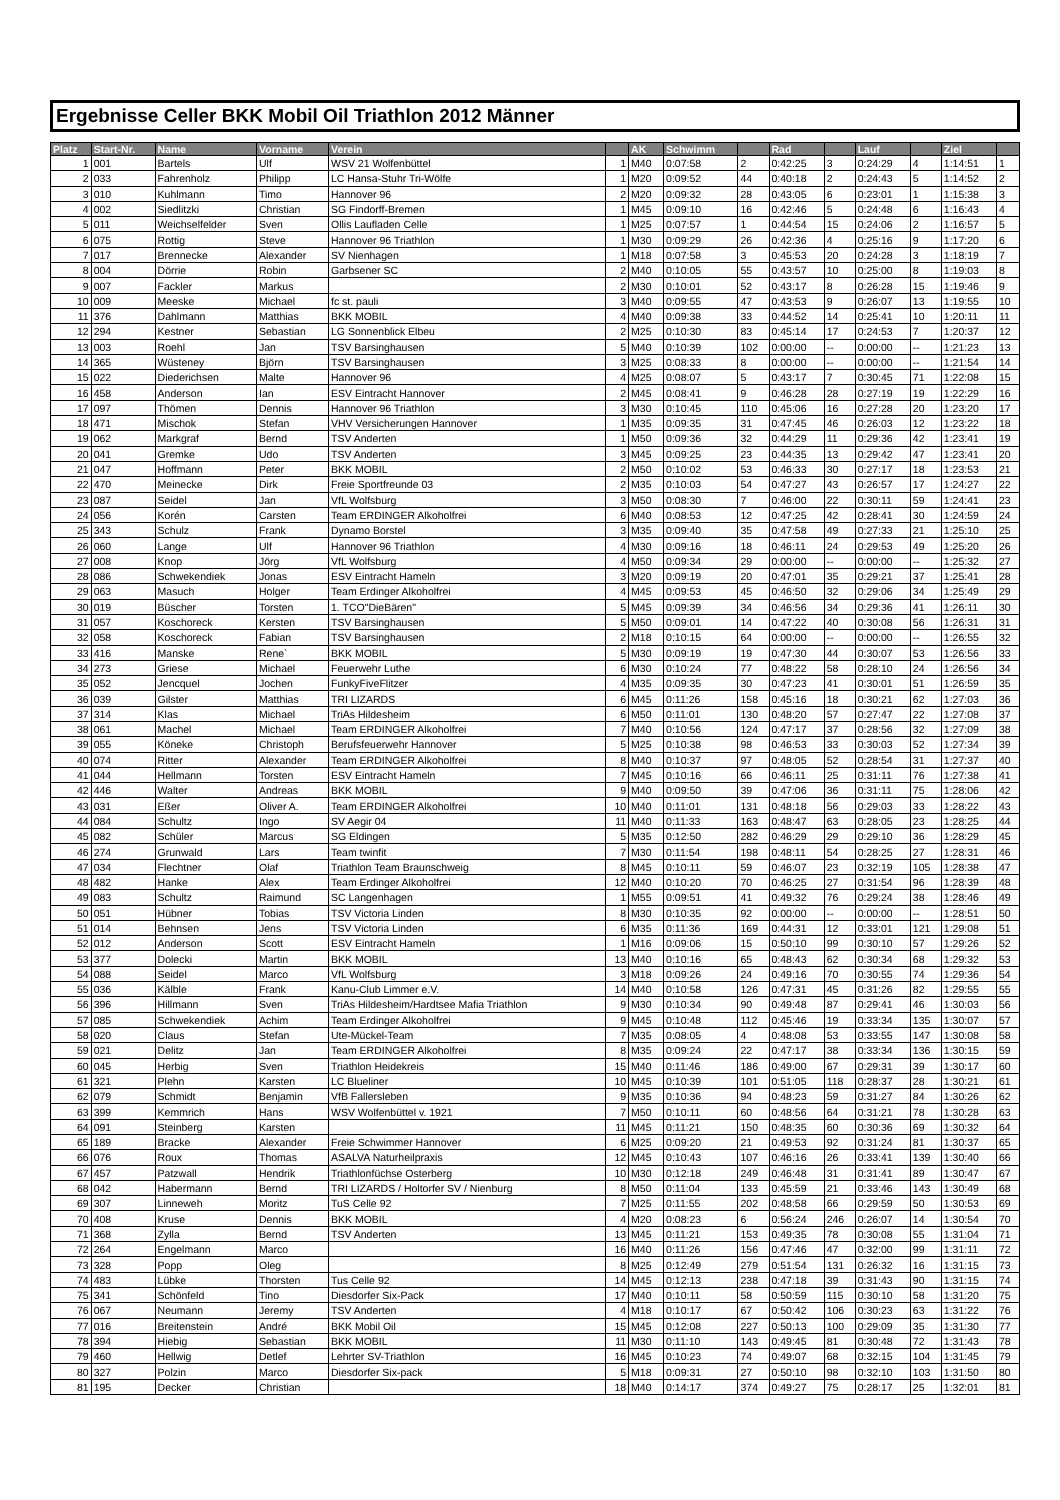Ergebnisse Celler BKK Mobil Oil Triathlon 2012 Männer
| Platz | Start-Nr. | Name | Vorname | Verein | | AK | Schwimm | | Rad | | Lauf | | Ziel | |
| --- | --- | --- | --- | --- | --- | --- | --- | --- | --- | --- | --- | --- | --- | --- |
| 1 | 001 | Bartels | Ulf | WSV 21 Wolfenbüttel | 1 | M40 | 0:07:58 | 2 | 0:42:25 | 3 | 0:24:29 | 4 | 1:14:51 | 1 |
| 2 | 033 | Fahrenholz | Philipp | LC Hansa-Stuhr Tri-Wölfe | 1 | M20 | 0:09:52 | 44 | 0:40:18 | 2 | 0:24:43 | 5 | 1:14:52 | 2 |
| 3 | 010 | Kuhlmann | Timo | Hannover 96 | 2 | M20 | 0:09:32 | 28 | 0:43:05 | 6 | 0:23:01 | 1 | 1:15:38 | 3 |
| 4 | 002 | Siedlitzki | Christian | SG Findorff-Bremen | 1 | M45 | 0:09:10 | 16 | 0:42:46 | 5 | 0:24:48 | 6 | 1:16:43 | 4 |
| 5 | 011 | Weichselfelder | Sven | Ollis Laufladen Celle | 1 | M25 | 0:07:57 | 1 | 0:44:54 | 15 | 0:24:06 | 2 | 1:16:57 | 5 |
| 6 | 075 | Rottig | Steve | Hannover 96 Triathlon | 1 | M30 | 0:09:29 | 26 | 0:42:36 | 4 | 0:25:16 | 9 | 1:17:20 | 6 |
| 7 | 017 | Brennecke | Alexander | SV Nienhagen | 1 | M18 | 0:07:58 | 3 | 0:45:53 | 20 | 0:24:28 | 3 | 1:18:19 | 7 |
| 8 | 004 | Dörrie | Robin | Garbsener SC | 2 | M40 | 0:10:05 | 55 | 0:43:57 | 10 | 0:25:00 | 8 | 1:19:03 | 8 |
| 9 | 007 | Fackler | Markus | | 2 | M30 | 0:10:01 | 52 | 0:43:17 | 8 | 0:26:28 | 15 | 1:19:46 | 9 |
| 10 | 009 | Meeske | Michael | fc st. pauli | 3 | M40 | 0:09:55 | 47 | 0:43:53 | 9 | 0:26:07 | 13 | 1:19:55 | 10 |
| 11 | 376 | Dahlmann | Matthias | BKK MOBIL | 4 | M40 | 0:09:38 | 33 | 0:44:52 | 14 | 0:25:41 | 10 | 1:20:11 | 11 |
| 12 | 294 | Kestner | Sebastian | LG Sonnenblick Elbeu | 2 | M25 | 0:10:30 | 83 | 0:45:14 | 17 | 0:24:53 | 7 | 1:20:37 | 12 |
| 13 | 003 | Roehl | Jan | TSV Barsinghausen | 5 | M40 | 0:10:39 | 102 | 0:00:00 | -- | 0:00:00 | -- | 1:21:23 | 13 |
| 14 | 365 | Wüsteney | Björn | TSV Barsinghausen | 3 | M25 | 0:08:33 | 8 | 0:00:00 | -- | 0:00:00 | -- | 1:21:54 | 14 |
| 15 | 022 | Diederichsen | Malte | Hannover 96 | 4 | M25 | 0:08:07 | 5 | 0:43:17 | 7 | 0:30:45 | 71 | 1:22:08 | 15 |
| 16 | 458 | Anderson | Ian | ESV Eintracht Hannover | 2 | M45 | 0:08:41 | 9 | 0:46:28 | 28 | 0:27:19 | 19 | 1:22:29 | 16 |
| 17 | 097 | Thömen | Dennis | Hannover 96 Triathlon | 3 | M30 | 0:10:45 | 110 | 0:45:06 | 16 | 0:27:28 | 20 | 1:23:20 | 17 |
| 18 | 471 | Mischok | Stefan | VHV Versicherungen Hannover | 1 | M35 | 0:09:35 | 31 | 0:47:45 | 46 | 0:26:03 | 12 | 1:23:22 | 18 |
| 19 | 062 | Markgraf | Bernd | TSV Anderten | 1 | M50 | 0:09:36 | 32 | 0:44:29 | 11 | 0:29:36 | 42 | 1:23:41 | 19 |
| 20 | 041 | Gremke | Udo | TSV Anderten | 3 | M45 | 0:09:25 | 23 | 0:44:35 | 13 | 0:29:42 | 47 | 1:23:41 | 20 |
| 21 | 047 | Hoffmann | Peter | BKK MOBIL | 2 | M50 | 0:10:02 | 53 | 0:46:33 | 30 | 0:27:17 | 18 | 1:23:53 | 21 |
| 22 | 470 | Meinecke | Dirk | Freie Sportfreunde 03 | 2 | M35 | 0:10:03 | 54 | 0:47:27 | 43 | 0:26:57 | 17 | 1:24:27 | 22 |
| 23 | 087 | Seidel | Jan | VfL Wolfsburg | 3 | M50 | 0:08:30 | 7 | 0:46:00 | 22 | 0:30:11 | 59 | 1:24:41 | 23 |
| 24 | 056 | Korén | Carsten | Team ERDINGER Alkoholfrei | 6 | M40 | 0:08:53 | 12 | 0:47:25 | 42 | 0:28:41 | 30 | 1:24:59 | 24 |
| 25 | 343 | Schulz | Frank | Dynamo Borstel | 3 | M35 | 0:09:40 | 35 | 0:47:58 | 49 | 0:27:33 | 21 | 1:25:10 | 25 |
| 26 | 060 | Lange | Ulf | Hannover 96 Triathlon | 4 | M30 | 0:09:16 | 18 | 0:46:11 | 24 | 0:29:53 | 49 | 1:25:20 | 26 |
| 27 | 008 | Knop | Jörg | VfL Wolfsburg | 4 | M50 | 0:09:34 | 29 | 0:00:00 | -- | 0:00:00 | -- | 1:25:32 | 27 |
| 28 | 086 | Schwekendiek | Jonas | ESV Eintracht Hameln | 3 | M20 | 0:09:19 | 20 | 0:47:01 | 35 | 0:29:21 | 37 | 1:25:41 | 28 |
| 29 | 063 | Masuch | Holger | Team Erdinger Alkoholfrei | 4 | M45 | 0:09:53 | 45 | 0:46:50 | 32 | 0:29:06 | 34 | 1:25:49 | 29 |
| 30 | 019 | Büscher | Torsten | 1. TCO"DieBären" | 5 | M45 | 0:09:39 | 34 | 0:46:56 | 34 | 0:29:36 | 41 | 1:26:11 | 30 |
| 31 | 057 | Koschoreck | Kersten | TSV Barsinghausen | 5 | M50 | 0:09:01 | 14 | 0:47:22 | 40 | 0:30:08 | 56 | 1:26:31 | 31 |
| 32 | 058 | Koschoreck | Fabian | TSV Barsinghausen | 2 | M18 | 0:10:15 | 64 | 0:00:00 | -- | 0:00:00 | -- | 1:26:55 | 32 |
| 33 | 416 | Manske | Rene` | BKK MOBIL | 5 | M30 | 0:09:19 | 19 | 0:47:30 | 44 | 0:30:07 | 53 | 1:26:56 | 33 |
| 34 | 273 | Griese | Michael | Feuerwehr Luthe | 6 | M30 | 0:10:24 | 77 | 0:48:22 | 58 | 0:28:10 | 24 | 1:26:56 | 34 |
| 35 | 052 | Jencquel | Jochen | FunkyFiveFlitzer | 4 | M35 | 0:09:35 | 30 | 0:47:23 | 41 | 0:30:01 | 51 | 1:26:59 | 35 |
| 36 | 039 | Gilster | Matthias | TRI LIZARDS | 6 | M45 | 0:11:26 | 158 | 0:45:16 | 18 | 0:30:21 | 62 | 1:27:03 | 36 |
| 37 | 314 | Klas | Michael | TriAs Hildesheim | 6 | M50 | 0:11:01 | 130 | 0:48:20 | 57 | 0:27:47 | 22 | 1:27:08 | 37 |
| 38 | 061 | Machel | Michael | Team ERDINGER Alkoholfrei | 7 | M40 | 0:10:56 | 124 | 0:47:17 | 37 | 0:28:56 | 32 | 1:27:09 | 38 |
| 39 | 055 | Köneke | Christoph | Berufsfeuerwehr Hannover | 5 | M25 | 0:10:38 | 98 | 0:46:53 | 33 | 0:30:03 | 52 | 1:27:34 | 39 |
| 40 | 074 | Ritter | Alexander | Team ERDINGER Alkoholfrei | 8 | M40 | 0:10:37 | 97 | 0:48:05 | 52 | 0:28:54 | 31 | 1:27:37 | 40 |
| 41 | 044 | Hellmann | Torsten | ESV Eintracht Hameln | 7 | M45 | 0:10:16 | 66 | 0:46:11 | 25 | 0:31:11 | 76 | 1:27:38 | 41 |
| 42 | 446 | Walter | Andreas | BKK MOBIL | 9 | M40 | 0:09:50 | 39 | 0:47:06 | 36 | 0:31:11 | 75 | 1:28:06 | 42 |
| 43 | 031 | Eßer | Oliver A. | Team ERDINGER Alkoholfrei | 10 | M40 | 0:11:01 | 131 | 0:48:18 | 56 | 0:29:03 | 33 | 1:28:22 | 43 |
| 44 | 084 | Schultz | Ingo | SV Aegir 04 | 11 | M40 | 0:11:33 | 163 | 0:48:47 | 63 | 0:28:05 | 23 | 1:28:25 | 44 |
| 45 | 082 | Schüler | Marcus | SG Eldingen | 5 | M35 | 0:12:50 | 282 | 0:46:29 | 29 | 0:29:10 | 36 | 1:28:29 | 45 |
| 46 | 274 | Grunwald | Lars | Team twinfit | 7 | M30 | 0:11:54 | 198 | 0:48:11 | 54 | 0:28:25 | 27 | 1:28:31 | 46 |
| 47 | 034 | Flechtner | Olaf | Triathlon Team Braunschweig | 8 | M45 | 0:10:11 | 59 | 0:46:07 | 23 | 0:32:19 | 105 | 1:28:38 | 47 |
| 48 | 482 | Hanke | Alex | Team Erdinger Alkoholfrei | 12 | M40 | 0:10:20 | 70 | 0:46:25 | 27 | 0:31:54 | 96 | 1:28:39 | 48 |
| 49 | 083 | Schultz | Raimund | SC Langenhagen | 1 | M55 | 0:09:51 | 41 | 0:49:32 | 76 | 0:29:24 | 38 | 1:28:46 | 49 |
| 50 | 051 | Hübner | Tobias | TSV Victoria Linden | 8 | M30 | 0:10:35 | 92 | 0:00:00 | -- | 0:00:00 | -- | 1:28:51 | 50 |
| 51 | 014 | Behnsen | Jens | TSV Victoria Linden | 6 | M35 | 0:11:36 | 169 | 0:44:31 | 12 | 0:33:01 | 121 | 1:29:08 | 51 |
| 52 | 012 | Anderson | Scott | ESV Eintracht Hameln | 1 | M16 | 0:09:06 | 15 | 0:50:10 | 99 | 0:30:10 | 57 | 1:29:26 | 52 |
| 53 | 377 | Dolecki | Martin | BKK MOBIL | 13 | M40 | 0:10:16 | 65 | 0:48:43 | 62 | 0:30:34 | 68 | 1:29:32 | 53 |
| 54 | 088 | Seidel | Marco | VfL Wolfsburg | 3 | M18 | 0:09:26 | 24 | 0:49:16 | 70 | 0:30:55 | 74 | 1:29:36 | 54 |
| 55 | 036 | Kälble | Frank | Kanu-Club Limmer e.V. | 14 | M40 | 0:10:58 | 126 | 0:47:31 | 45 | 0:31:26 | 82 | 1:29:55 | 55 |
| 56 | 396 | Hillmann | Sven | TriAs Hildesheim/Hardtsee Mafia Triathlon | 9 | M30 | 0:10:34 | 90 | 0:49:48 | 87 | 0:29:41 | 46 | 1:30:03 | 56 |
| 57 | 085 | Schwekendiek | Achim | Team Erdinger Alkoholfrei | 9 | M45 | 0:10:48 | 112 | 0:45:46 | 19 | 0:33:34 | 135 | 1:30:07 | 57 |
| 58 | 020 | Claus | Stefan | Ute-Mückel-Team | 7 | M35 | 0:08:05 | 4 | 0:48:08 | 53 | 0:33:55 | 147 | 1:30:08 | 58 |
| 59 | 021 | Delitz | Jan | Team ERDINGER Alkoholfrei | 8 | M35 | 0:09:24 | 22 | 0:47:17 | 38 | 0:33:34 | 136 | 1:30:15 | 59 |
| 60 | 045 | Herbig | Sven | Triathlon Heidekreis | 15 | M40 | 0:11:46 | 186 | 0:49:00 | 67 | 0:29:31 | 39 | 1:30:17 | 60 |
| 61 | 321 | Plehn | Karsten | LC Blueliner | 10 | M45 | 0:10:39 | 101 | 0:51:05 | 118 | 0:28:37 | 28 | 1:30:21 | 61 |
| 62 | 079 | Schmidt | Benjamin | VfB Fallersleben | 9 | M35 | 0:10:36 | 94 | 0:48:23 | 59 | 0:31:27 | 84 | 1:30:26 | 62 |
| 63 | 399 | Kemmrich | Hans | WSV Wolfenbüttel v. 1921 | 7 | M50 | 0:10:11 | 60 | 0:48:56 | 64 | 0:31:21 | 78 | 1:30:28 | 63 |
| 64 | 091 | Steinberg | Karsten | | 11 | M45 | 0:11:21 | 150 | 0:48:35 | 60 | 0:30:36 | 69 | 1:30:32 | 64 |
| 65 | 189 | Bracke | Alexander | Freie Schwimmer Hannover | 6 | M25 | 0:09:20 | 21 | 0:49:53 | 92 | 0:31:24 | 81 | 1:30:37 | 65 |
| 66 | 076 | Roux | Thomas | ASALVA Naturheilpraxis | 12 | M45 | 0:10:43 | 107 | 0:46:16 | 26 | 0:33:41 | 139 | 1:30:40 | 66 |
| 67 | 457 | Patzwall | Hendrik | Triathlonfüchse Osterberg | 10 | M30 | 0:12:18 | 249 | 0:46:48 | 31 | 0:31:41 | 89 | 1:30:47 | 67 |
| 68 | 042 | Habermann | Bernd | TRI LIZARDS / Holtorfer SV / Nienburg | 8 | M50 | 0:11:04 | 133 | 0:45:59 | 21 | 0:33:46 | 143 | 1:30:49 | 68 |
| 69 | 307 | Linneweh | Moritz | TuS Celle 92 | 7 | M25 | 0:11:55 | 202 | 0:48:58 | 66 | 0:29:59 | 50 | 1:30:53 | 69 |
| 70 | 408 | Kruse | Dennis | BKK MOBIL | 4 | M20 | 0:08:23 | 6 | 0:56:24 | 246 | 0:26:07 | 14 | 1:30:54 | 70 |
| 71 | 368 | Zylla | Bernd | TSV Anderten | 13 | M45 | 0:11:21 | 153 | 0:49:35 | 78 | 0:30:08 | 55 | 1:31:04 | 71 |
| 72 | 264 | Engelmann | Marco | | 16 | M40 | 0:11:26 | 156 | 0:47:46 | 47 | 0:32:00 | 99 | 1:31:11 | 72 |
| 73 | 328 | Popp | Oleg | | 8 | M25 | 0:12:49 | 279 | 0:51:54 | 131 | 0:26:32 | 16 | 1:31:15 | 73 |
| 74 | 483 | Lübke | Thorsten | Tus Celle 92 | 14 | M45 | 0:12:13 | 238 | 0:47:18 | 39 | 0:31:43 | 90 | 1:31:15 | 74 |
| 75 | 341 | Schönfeld | Tino | Diesdorfer Six-Pack | 17 | M40 | 0:10:11 | 58 | 0:50:59 | 115 | 0:30:10 | 58 | 1:31:20 | 75 |
| 76 | 067 | Neumann | Jeremy | TSV Anderten | 4 | M18 | 0:10:17 | 67 | 0:50:42 | 106 | 0:30:23 | 63 | 1:31:22 | 76 |
| 77 | 016 | Breitenstein | André | BKK Mobil Oil | 15 | M45 | 0:12:08 | 227 | 0:50:13 | 100 | 0:29:09 | 35 | 1:31:30 | 77 |
| 78 | 394 | Hiebig | Sebastian | BKK MOBIL | 11 | M30 | 0:11:10 | 143 | 0:49:45 | 81 | 0:30:48 | 72 | 1:31:43 | 78 |
| 79 | 460 | Hellwig | Detlef | Lehrter SV-Triathlon | 16 | M45 | 0:10:23 | 74 | 0:49:07 | 68 | 0:32:15 | 104 | 1:31:45 | 79 |
| 80 | 327 | Polzin | Marco | Diesdorfer Six-pack | 5 | M18 | 0:09:31 | 27 | 0:50:10 | 98 | 0:32:10 | 103 | 1:31:50 | 80 |
| 81 | 195 | Decker | Christian | | 18 | M40 | 0:14:17 | 374 | 0:49:27 | 75 | 0:28:17 | 25 | 1:32:01 | 81 |